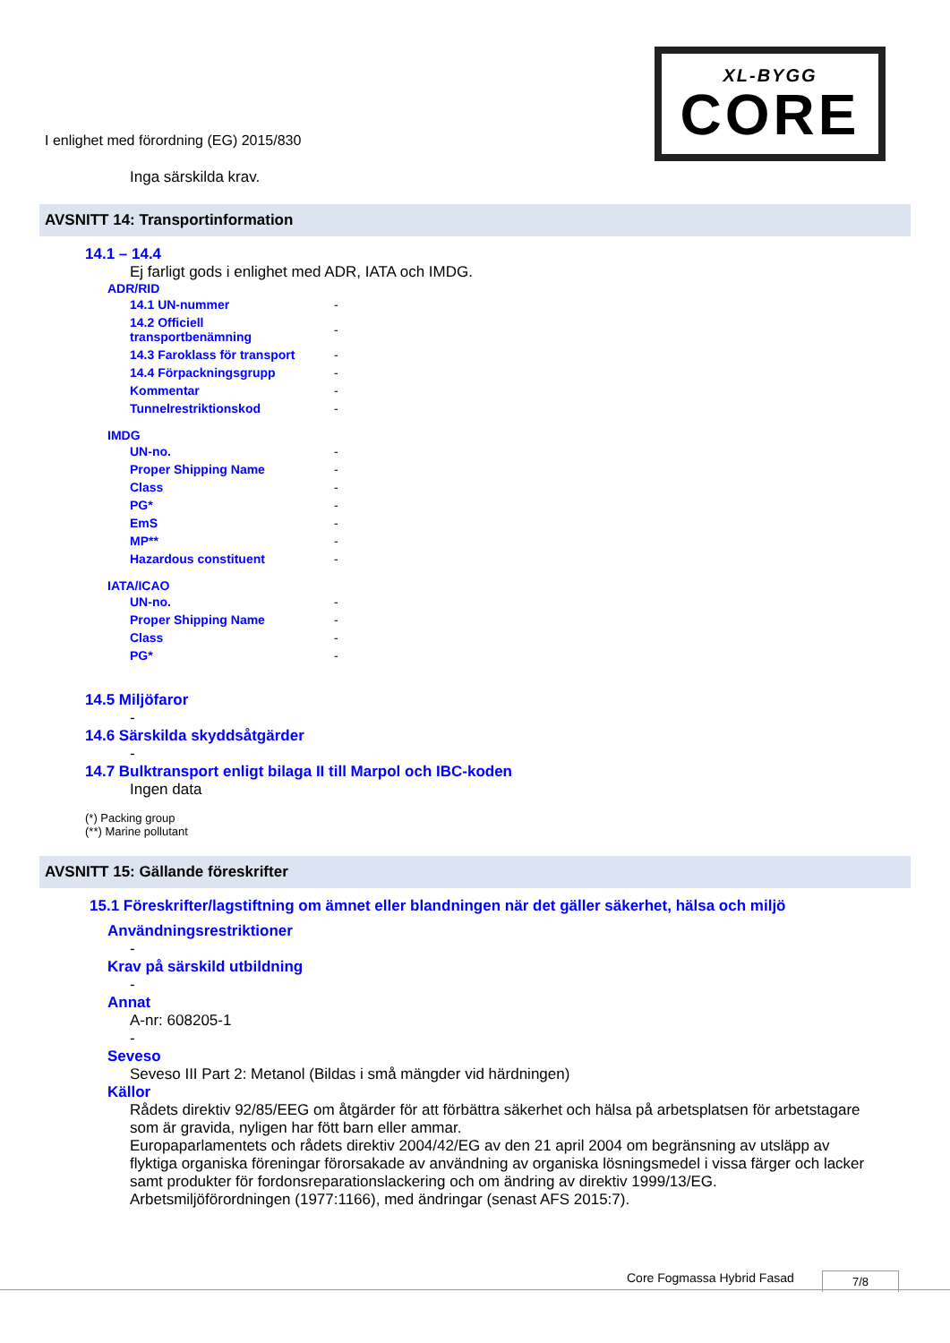I enlighet med förordning (EG) 2015/830
XL-BYGG
CORE
Inga särskilda krav.
AVSNITT 14: Transportinformation
14.1 – 14.4
Ej farligt gods i enlighet med ADR, IATA och IMDG.
ADR/RID
| 14.1 UN-nummer | - |
| 14.2 Officiell transportbenämning | - |
| 14.3 Faroklass för transport | - |
| 14.4 Förpackningsgrupp | - |
| Kommentar | - |
| Tunnelrestriktionskod | - |
IMDG
| UN-no. | - |
| Proper Shipping Name | - |
| Class | - |
| PG* | - |
| EmS | - |
| MP** | - |
| Hazardous constituent | - |
IATA/ICAO
| UN-no. | - |
| Proper Shipping Name | - |
| Class | - |
| PG* | - |
14.5 Miljöfaror
-
14.6 Särskilda skyddsåtgärder
-
14.7 Bulktransport enligt bilaga II till Marpol och IBC-koden
Ingen data
(*) Packing group
(**) Marine pollutant
AVSNITT 15: Gällande föreskrifter
15.1 Föreskrifter/lagstiftning om ämnet eller blandningen när det gäller säkerhet, hälsa och miljö
Användningsrestriktioner
-
Krav på särskild utbildning
-
Annat
A-nr: 608205-1
-
Seveso
Seveso III Part 2: Metanol (Bildas i små mängder vid härdningen)
Källor
Rådets direktiv 92/85/EEG om åtgärder för att förbättra säkerhet och hälsa på arbetsplatsen för arbetstagare som är gravida, nyligen har fött barn eller ammar.
Europaparlamentets och rådets direktiv 2004/42/EG av den 21 april 2004 om begränsning av utsläpp av flyktiga organiska föreningar förorsakade av användning av organiska lösningsmedel i vissa färger och lacker samt produkter för fordonsreparationslackering och om ändring av direktiv 1999/13/EG.
Arbetsmiljöförordningen (1977:1166), med ändringar (senast AFS 2015:7).
Core Fogmassa Hybrid Fasad 7/8